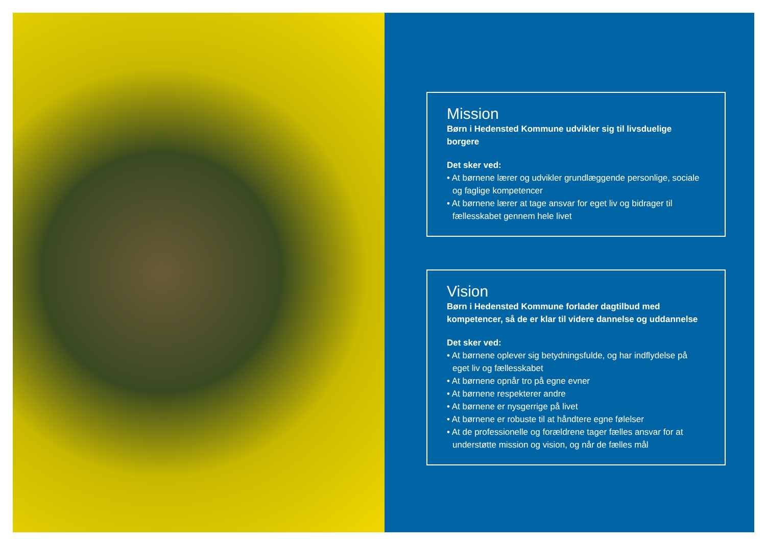Mission
Børn i Hedensted Kommune udvikler sig til livsduelige borgere
Det sker ved:
• At børnene lærer og udvikler grundlæggende personlige, sociale og faglige kompetencer
• At børnene lærer at tage ansvar for eget liv og bidrager til fællesskabet gennem hele livet
Vision
Børn i Hedensted Kommune forlader dagtilbud med kompetencer, så de er klar til videre dannelse og uddannelse
Det sker ved:
• At børnene oplever sig betydningsfulde, og har indflydelse på eget liv og fællesskabet
• At børnene opnår tro på egne evner
• At børnene respekterer andre
• At børnene er nysgerrige på livet
• At børnene er robuste til at håndtere egne følelser
• At de professionelle og forældrene tager fælles ansvar for at understøtte mission og vision, og når de fælles mål